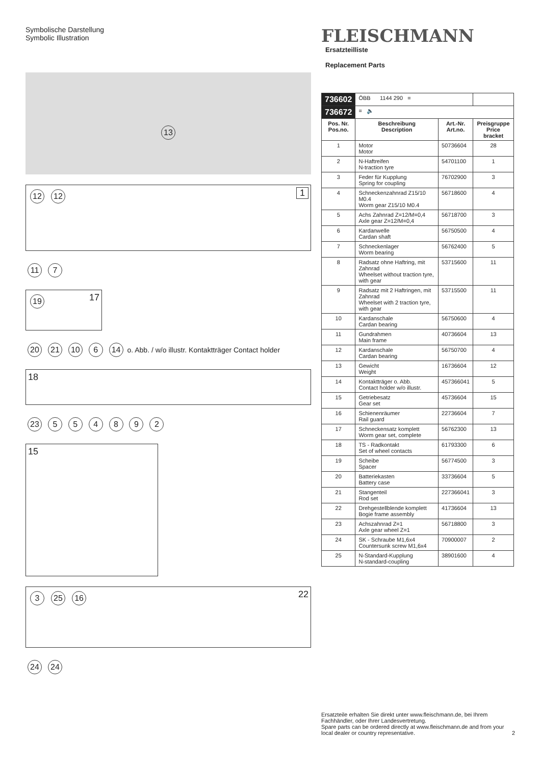Symbolische Darstellung
Symbolic Illustration
13
12 12 1
11 7
19 17
20 21 10 6 14 o. Abb. / w/o illustr. Kontaktträger Contact holder
18
23 5 5 4 8 9 2
15
3 25 16 22
24 24
FLEISCHMANN Ersatzteilliste
Replacement Parts
| 736602 | ÖBB 1144 290 = | | |
| 736672 | = 🔈 | | |
| Pos. Nr. Pos.no. | Beschreibung Description | Art.-Nr. Art.no. | Preisgruppe Price bracket |
| 1 | Motor Motor | 50736604 | 28 |
| 2 | N-Haftreifen N-traction tyre | 54701100 | 1 |
| 3 | Feder für Kupplung Spring for coupling | 76702900 | 3 |
| 4 | Schneckenzahnrad Z15/10 M0.4 Worm gear Z15/10 M0.4 | 56718600 | 4 |
| 5 | Achs Zahnrad Z=12/M=0,4 Axle gear Z=12/M=0,4 | 56718700 | 3 |
| 6 | Kardanwelle Cardan shaft | 56750500 | 4 |
| 7 | Schneckenlager Worm bearing | 56762400 | 5 |
| 8 | Radsatz ohne Haftring, mit Zahnrad Wheelset without traction tyre, with gear | 53715600 | 11 |
| 9 | Radsatz mit 2 Haftringen, mit Zahnrad Wheelset with 2 traction tyre, with gear | 53715500 | 11 |
| 10 | Kardanschale Cardan bearing | 56750600 | 4 |
| 11 | Gundrahmen Main frame | 40736604 | 13 |
| 12 | Kardanschale Cardan bearing | 56750700 | 4 |
| 13 | Gewicht Weight | 16736604 | 12 |
| 14 | Kontaktträger o. Abb. Contact holder w/o illustr. | 457366041 | 5 |
| 15 | Getriebesatz Gear set | 45736604 | 15 |
| 16 | Schienenräumer Rail guard | 22736604 | 7 |
| 17 | Schneckensatz komplett Worm gear set, complete | 56762300 | 13 |
| 18 | TS - Radkontakt Set of wheel contacts | 61793300 | 6 |
| 19 | Scheibe Spacer | 56774500 | 3 |
| 20 | Batteriekasten Battery case | 33736604 | 5 |
| 21 | Stangenteil Rod set | 227366041 | 3 |
| 22 | Drehgestellblende komplett Bogie frame assembly | 41736604 | 13 |
| 23 | Achszahnrad Z=1 Axle gear wheel Z=1 | 56718800 | 3 |
| 24 | SK - Schraube M1,6x4 Countersunk screw M1,6x4 | 70900007 | 2 |
| 25 | N-Standard-Kupplung N-standard-coupling | 38901600 | 4 |
Ersatzteile erhalten Sie direkt unter www.fleischmann.de, bei Ihrem Fachhändler, oder Ihrer Landesvertretung.
Spare parts can be ordered directly at www.fleischmann.de and from your local dealer or country representative. 2